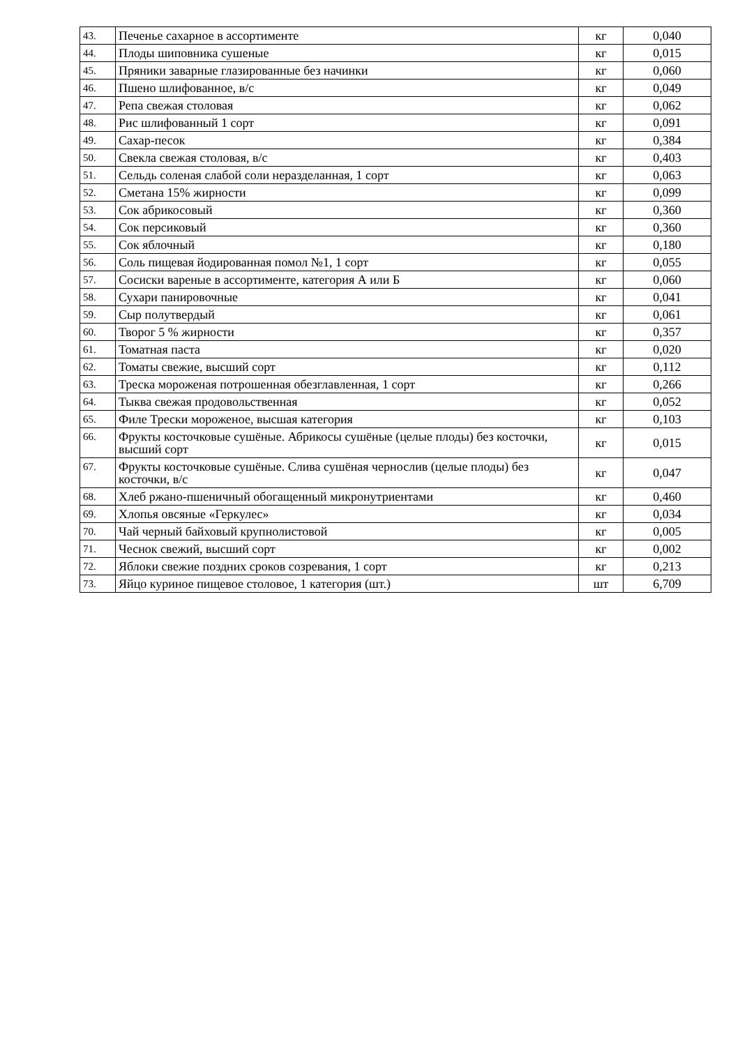| 43. | Печенье сахарное в ассортименте | кг | 0,040 |
| 44. | Плоды шиповника сушеные | кг | 0,015 |
| 45. | Пряники заварные глазированные без начинки | кг | 0,060 |
| 46. | Пшено шлифованное, в/с | кг | 0,049 |
| 47. | Репа свежая столовая | кг | 0,062 |
| 48. | Рис шлифованный 1 сорт | кг | 0,091 |
| 49. | Сахар-песок | кг | 0,384 |
| 50. | Свекла свежая столовая, в/с | кг | 0,403 |
| 51. | Сельдь соленая слабой соли неразделанная, 1 сорт | кг | 0,063 |
| 52. | Сметана 15% жирности | кг | 0,099 |
| 53. | Сок абрикосовый | кг | 0,360 |
| 54. | Сок персиковый | кг | 0,360 |
| 55. | Сок яблочный | кг | 0,180 |
| 56. | Соль пищевая йодированная помол №1, 1 сорт | кг | 0,055 |
| 57. | Сосиски вареные в ассортименте, категория А или Б | кг | 0,060 |
| 58. | Сухари панировочные | кг | 0,041 |
| 59. | Сыр полутвердый | кг | 0,061 |
| 60. | Творог 5 % жирности | кг | 0,357 |
| 61. | Томатная паста | кг | 0,020 |
| 62. | Томаты свежие, высший сорт | кг | 0,112 |
| 63. | Треска мороженая потрошенная обезглавленная, 1 сорт | кг | 0,266 |
| 64. | Тыква свежая продовольственная | кг | 0,052 |
| 65. | Филе Трески мороженое, высшая категория | кг | 0,103 |
| 66. | Фрукты косточковые сушёные. Абрикосы сушёные (целые плоды) без косточки, высший сорт | кг | 0,015 |
| 67. | Фрукты косточковые сушёные. Слива сушёная чернослив (целые плоды) без косточки, в/с | кг | 0,047 |
| 68. | Хлеб ржано-пшеничный обогащенный микронутриентами | кг | 0,460 |
| 69. | Хлопья овсяные «Геркулес» | кг | 0,034 |
| 70. | Чай черный байховый крупнолистовой | кг | 0,005 |
| 71. | Чеснок свежий, высший сорт | кг | 0,002 |
| 72. | Яблоки свежие поздних сроков созревания, 1 сорт | кг | 0,213 |
| 73. | Яйцо куриное пищевое столовое, 1 категория (шт.) | шт | 6,709 |